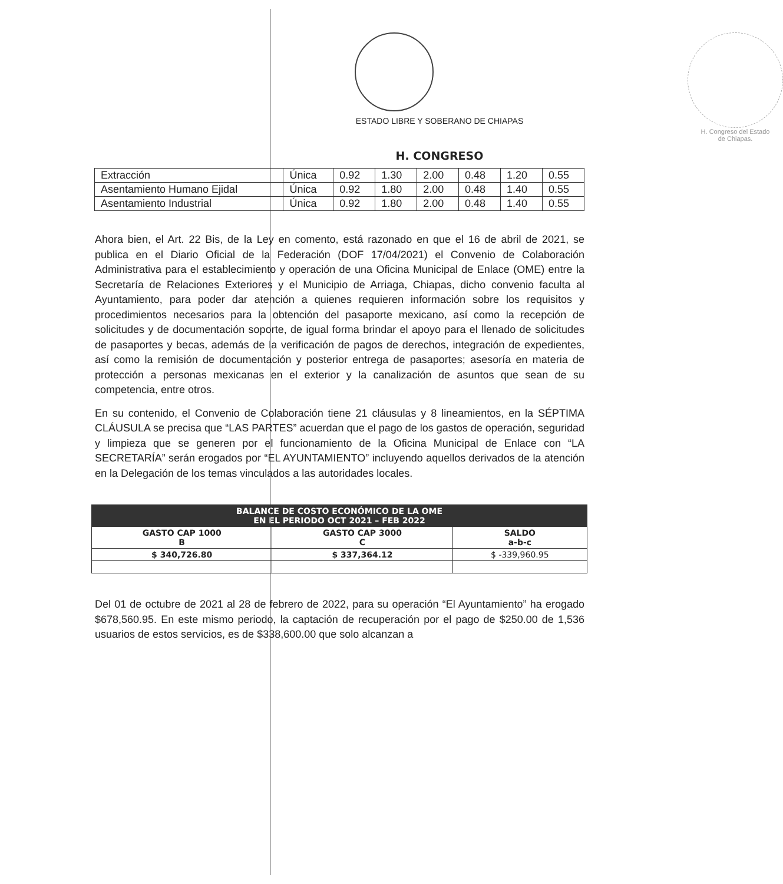ESTADO LIBRE Y SOBERANO DE CHIAPAS
H. CONGRESO
H. Congreso del Estado
de Chiapas.
| Extracción | Única | 0.92 | 1.30 | 2.00 | 0.48 | 1.20 | 0.55 |
| Asentamiento Humano Ejidal | Única | 0.92 | 1.80 | 2.00 | 0.48 | 1.40 | 0.55 |
| Asentamiento Industrial | Única | 0.92 | 1.80 | 2.00 | 0.48 | 1.40 | 0.55 |
Ahora bien, el Art. 22 Bis, de la Ley en comento, está razonado en que el 16 de abril de 2021, se publica en el Diario Oficial de la Federación (DOF 17/04/2021) el Convenio de Colaboración Administrativa para el establecimiento y operación de una Oficina Municipal de Enlace (OME) entre la Secretaría de Relaciones Exteriores y el Municipio de Arriaga, Chiapas, dicho convenio faculta al Ayuntamiento, para poder dar atención a quienes requieren información sobre los requisitos y procedimientos necesarios para la obtención del pasaporte mexicano, así como la recepción de solicitudes y de documentación soporte, de igual forma brindar el apoyo para el llenado de solicitudes de pasaportes y becas, además de la verificación de pagos de derechos, integración de expedientes, así como la remisión de documentación y posterior entrega de pasaportes; asesoría en materia de protección a personas mexicanas en el exterior y la canalización de asuntos que sean de su competencia, entre otros.
En su contenido, el Convenio de Colaboración tiene 21 cláusulas y 8 lineamientos, en la SÉPTIMA CLÁUSULA se precisa que “LAS PARTES” acuerdan que el pago de los gastos de operación, seguridad y limpieza que se generen por el funcionamiento de la Oficina Municipal de Enlace con “LA SECRETARÍA” serán erogados por “EL AYUNTAMIENTO” incluyendo aquellos derivados de la atención en la Delegación de los temas vinculados a las autoridades locales.
| BALANCE DE COSTO ECONÓMICO DE LA OME EN EL PERIODO OCT 2021 – FEB 2022 | | |
| --- | --- | --- |
| GASTO CAP 1000 B | GASTO CAP 3000 C | SALDO a-b-c |
| $ 340,726.80 | $ 337,364.12 | $ -339,960.95 |
Del 01 de octubre de 2021 al 28 de febrero de 2022, para su operación “El Ayuntamiento” ha erogado $678,560.95. En este mismo periodo, la captación de recuperación por el pago de $250.00 de 1,536 usuarios de estos servicios, es de $338,600.00 que solo alcanzan a